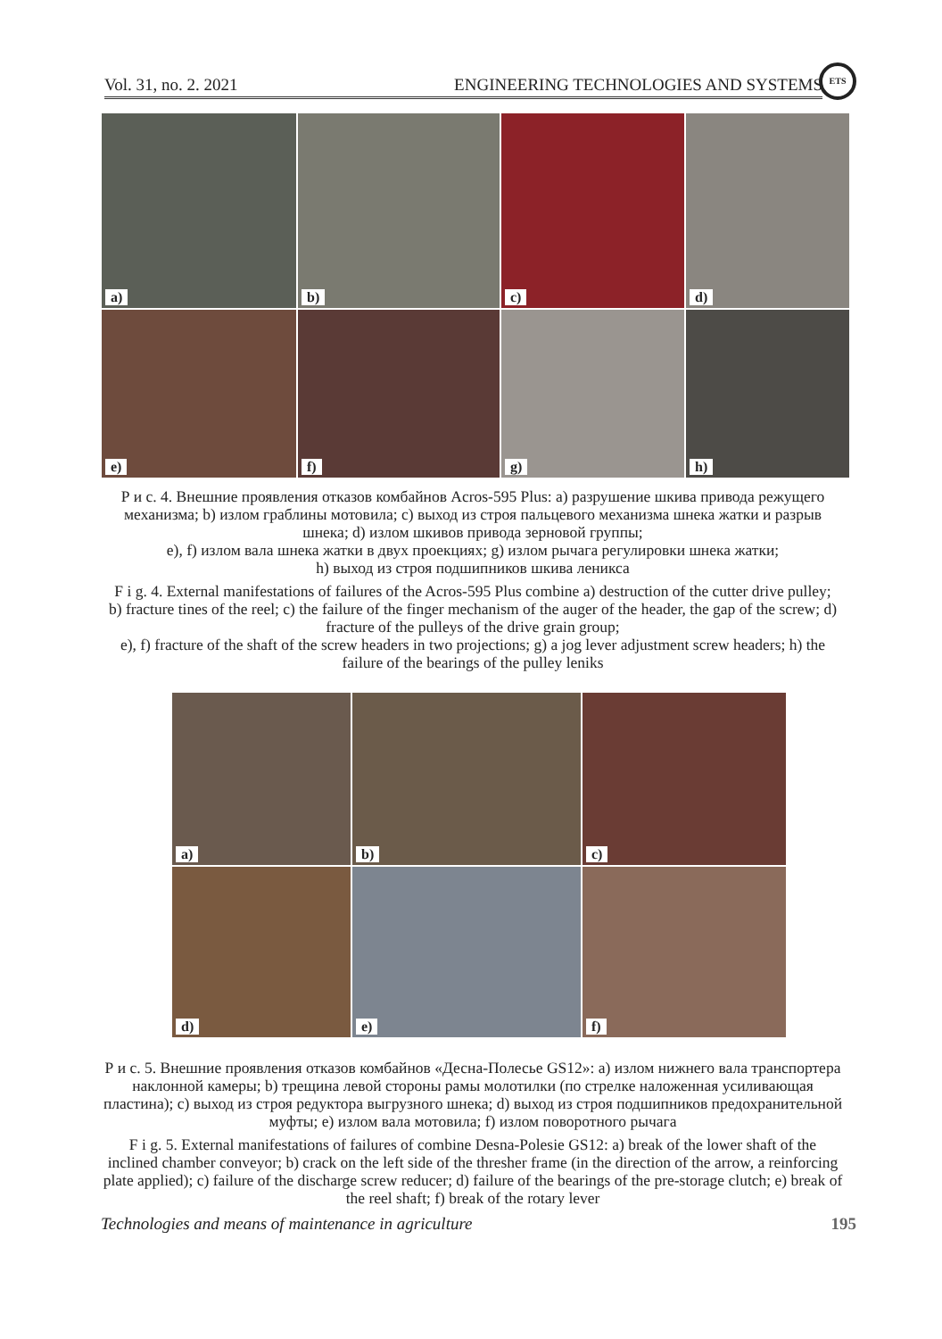Vol. 31, no. 2. 2021 ENGINEERING TECHNOLOGIES AND SYSTEMS
ETS
a)
b)
c)
d)
e)
f)
g)
h)
Р и с. 4. Внешние проявления отказов комбайнов Acros-595 Plus: a) разрушение шкива привода режущего механизма; b) излом граблины мотовила; c) выход из строя пальцевого механизма шнека жатки и разрыв шнека; d) излом шкивов привода зерновой группы;
e), f) излом вала шнека жатки в двух проекциях; g) излом рычага регулировки шнека жатки;
h) выход из строя подшипников шкива леникса
F i g. 4. External manifestations of failures of the Acros-595 Plus combine a) destruction of the cutter drive pulley; b) fracture tines of the reel; c) the failure of the finger mechanism of the auger of the header, the gap of the screw; d) fracture of the pulleys of the drive grain group;
e), f) fracture of the shaft of the screw headers in two projections; g) a jog lever adjustment screw headers; h) the failure of the bearings of the pulley leniks
a)
b)
c)
d)
e)
f)
Р и с. 5. Внешние проявления отказов комбайнов «Десна-Полесье GS12»: a) излом нижнего вала транспортера наклонной камеры; b) трещина левой стороны рамы молотилки (по стрелке наложенная усиливающая пластина); c) выход из строя редуктора выгрузного шнека; d) выход из строя подшипников предохранительной муфты; e) излом вала мотовила; f) излом поворотного рычага
F i g. 5. External manifestations of failures of combine Desna-Polesie GS12: a) break of the lower shaft of the inclined chamber conveyor; b) crack on the left side of the thresher frame (in the direction of the arrow, a reinforcing plate applied); c) failure of the discharge screw reducer; d) failure of the bearings of the pre-storage clutch; e) break of the reel shaft; f) break of the rotary lever
Technologies and means of maintenance in agriculture 195